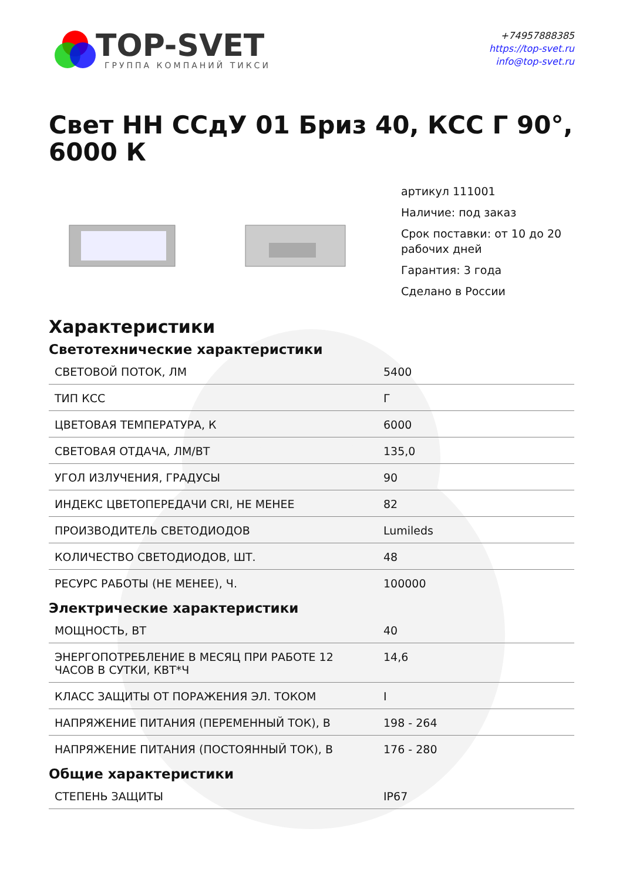TOP-SVET
ГРУППА КОМПАНИЙ ТИКСИ
+74957888385
https://top-svet.ru
info@top-svet.ru
Свет НН ССдУ 01 Бриз 40, КСС Г 90°, 6000 К
артикул 111001
Наличие: под заказ
Срок поставки: от 10 до 20 рабочих дней
Гарантия: 3 года
Сделано в России
Характеристики
Светотехнические характеристики
| СВЕТОВОЙ ПОТОК, ЛМ | 5400 |
| ТИП КСС | Г |
| ЦВЕТОВАЯ ТЕМПЕРАТУРА, К | 6000 |
| СВЕТОВАЯ ОТДАЧА, ЛМ/ВТ | 135,0 |
| УГОЛ ИЗЛУЧЕНИЯ, ГРАДУСЫ | 90 |
| ИНДЕКС ЦВЕТОПЕРЕДАЧИ CRI, НЕ МЕНЕЕ | 82 |
| ПРОИЗВОДИТЕЛЬ СВЕТОДИОДОВ | Lumileds |
| КОЛИЧЕСТВО СВЕТОДИОДОВ, ШТ. | 48 |
| РЕСУРС РАБОТЫ (НЕ МЕНЕЕ), Ч. | 100000 |
Электрические характеристики
| МОЩНОСТЬ, ВТ | 40 |
| ЭНЕРГОПОТРЕБЛЕНИЕ В МЕСЯЦ ПРИ РАБОТЕ 12 ЧАСОВ В СУТКИ, КВТ*Ч | 14,6 |
| КЛАСС ЗАЩИТЫ ОТ ПОРАЖЕНИЯ ЭЛ. ТОКОМ | I |
| НАПРЯЖЕНИЕ ПИТАНИЯ (ПЕРЕМЕННЫЙ ТОК), В | 198 - 264 |
| НАПРЯЖЕНИЕ ПИТАНИЯ (ПОСТОЯННЫЙ ТОК), В | 176 - 280 |
Общие характеристики
| СТЕПЕНЬ ЗАЩИТЫ | IP67 |